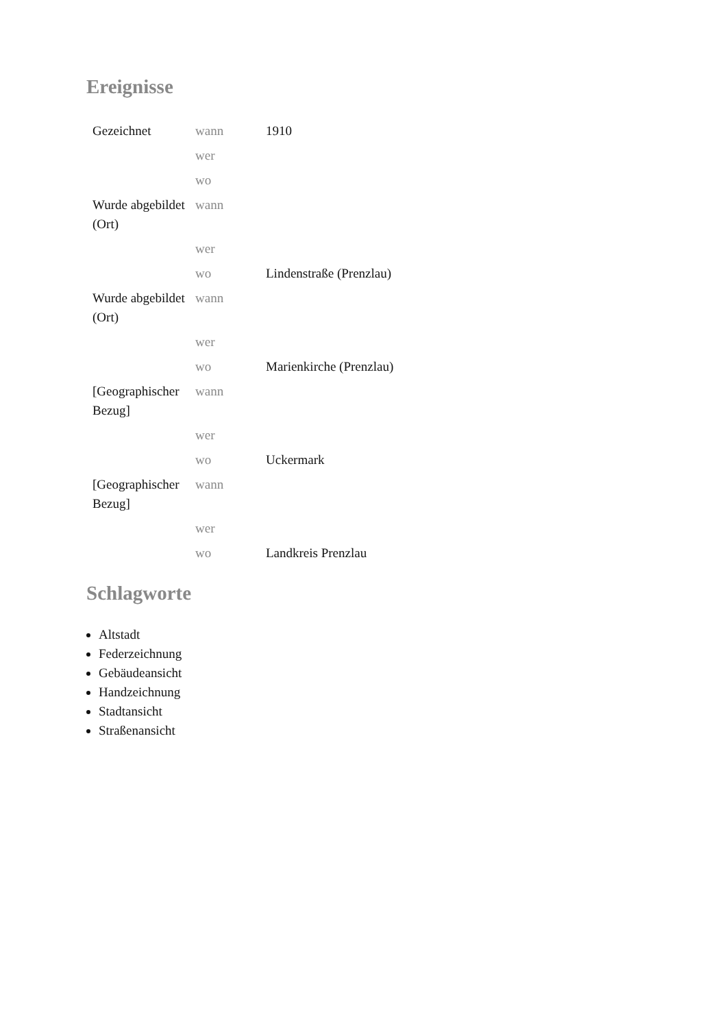Ereignisse
| Gezeichnet | wann | 1910 |
| | wer | |
| | wo | |
| Wurde abgebildet (Ort) | wann | |
| | wer | |
| | wo | Lindenstraße (Prenzlau) |
| Wurde abgebildet (Ort) | wann | |
| | wer | |
| | wo | Marienkirche (Prenzlau) |
| [Geographischer Bezug] | wann | |
| | wer | |
| | wo | Uckermark |
| [Geographischer Bezug] | wann | |
| | wer | |
| | wo | Landkreis Prenzlau |
Schlagworte
Altstadt
Federzeichnung
Gebäudeansicht
Handzeichnung
Stadtansicht
Straßenansicht